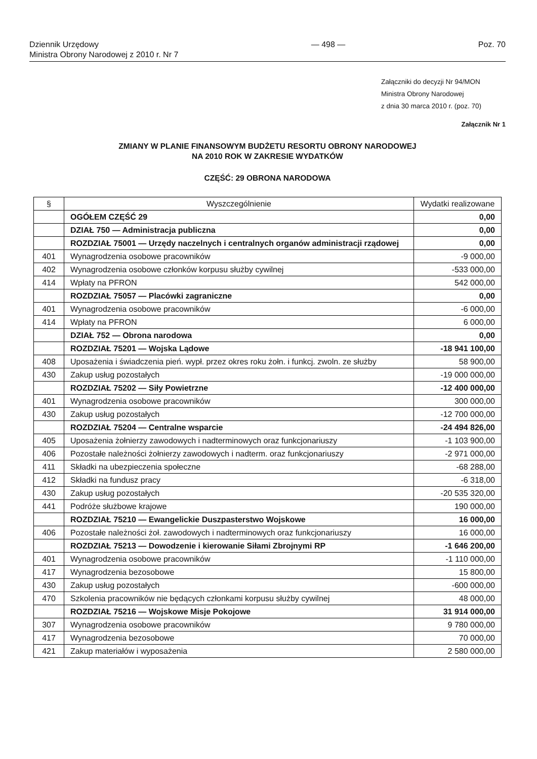Dziennik Urzędowy
Ministra Obrony Narodowej z 2010 r. Nr 7
— 498 — Poz. 70
Załączniki do decyzji Nr 94/MON
Ministra Obrony Narodowej
z dnia 30 marca 2010 r. (poz. 70)
Załącznik Nr 1
ZMIANY W PLANIE FINANSOWYM BUDŻETU RESORTU OBRONY NARODOWEJ
NA 2010 ROK W ZAKRESIE WYDATKÓW
CZĘŚĆ: 29 OBRONA NARODOWA
| § | Wyszczególnienie | Wydatki realizowane |
| --- | --- | --- |
| | OGÓŁEM CZĘŚĆ 29 | 0,00 |
| | DZIAŁ 750 — Administracja publiczna | 0,00 |
| | ROZDZIAŁ 75001 — Urzędy naczelnych i centralnych organów administracji rządowej | 0,00 |
| 401 | Wynagrodzenia osobowe pracowników | -9 000,00 |
| 402 | Wynagrodzenia osobowe członków korpusu służby cywilnej | -533 000,00 |
| 414 | Wpłaty na PFRON | 542 000,00 |
| | ROZDZIAŁ 75057 — Placówki zagraniczne | 0,00 |
| 401 | Wynagrodzenia osobowe pracowników | -6 000,00 |
| 414 | Wpłaty na PFRON | 6 000,00 |
| | DZIAŁ 752 — Obrona narodowa | 0,00 |
| | ROZDZIAŁ 75201 — Wojska Lądowe | -18 941 100,00 |
| 408 | Uposażenia i świadczenia pień. wypł. przez okres roku żołn. i funkcj. zwoln. ze służby | 58 900,00 |
| 430 | Zakup usług pozostałych | -19 000 000,00 |
| | ROZDZIAŁ 75202 — Siły Powietrzne | -12 400 000,00 |
| 401 | Wynagrodzenia osobowe pracowników | 300 000,00 |
| 430 | Zakup usług pozostałych | -12 700 000,00 |
| | ROZDZIAŁ 75204 — Centralne wsparcie | -24 494 826,00 |
| 405 | Uposażenia żołnierzy zawodowych i nadterminowych oraz funkcjonariuszy | -1 103 900,00 |
| 406 | Pozostałe należności żołnierzy zawodowych i nadterm. oraz funkcjonariuszy | -2 971 000,00 |
| 411 | Składki na ubezpieczenia społeczne | -68 288,00 |
| 412 | Składki na fundusz pracy | -6 318,00 |
| 430 | Zakup usług pozostałych | -20 535 320,00 |
| 441 | Podróże służbowe krajowe | 190 000,00 |
| | ROZDZIAŁ 75210 — Ewangelickie Duszpasterstwo Wojskowe | 16 000,00 |
| 406 | Pozostałe należności żoł. zawodowych i nadterminowych oraz funkcjonariuszy | 16 000,00 |
| | ROZDZIAŁ 75213 — Dowodzenie i kierowanie Siłami Zbrojnymi RP | -1 646 200,00 |
| 401 | Wynagrodzenia osobowe pracowników | -1 110 000,00 |
| 417 | Wynagrodzenia bezosobowe | 15 800,00 |
| 430 | Zakup usług pozostałych | -600 000,00 |
| 470 | Szkolenia pracowników nie będących członkami korpusu służby cywilnej | 48 000,00 |
| | ROZDZIAŁ 75216 — Wojskowe Misje Pokojowe | 31 914 000,00 |
| 307 | Wynagrodzenia osobowe pracowników | 9 780 000,00 |
| 417 | Wynagrodzenia bezosobowe | 70 000,00 |
| 421 | Zakup materiałów i wyposażenia | 2 580 000,00 |